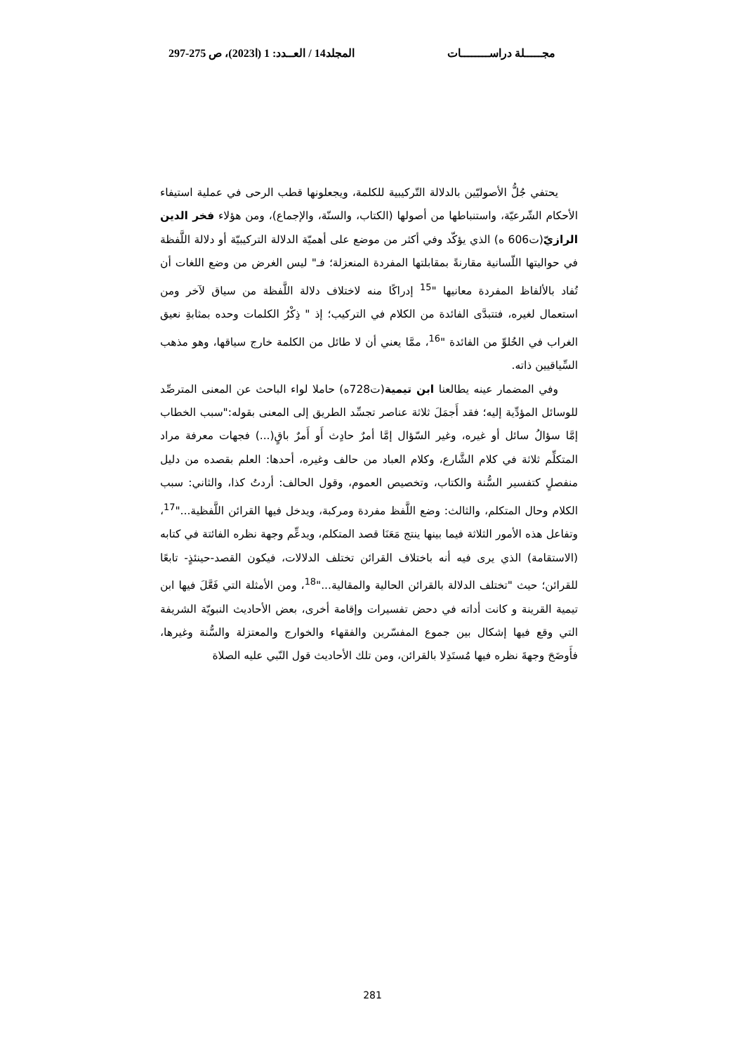مجـــــلة دراســــــــات المجلد14 / العــدد: 1 (ا2023)، ص 275-297
يحتفي جُلُّ الأصوليّين بالدلالة التّركيبية للكلمة، ويجعلونها قطب الرحى في عملية استيفاء الأحكام الشّرعيّة، واستنباطها من أصولها (الكتاب، والسنّة، والإجماع)، ومن هؤلاء فخر الدين الرازيّ(ت606 ه) الذي يؤكّد وفي أكثر من موضع على أهميّة الدلالة التركيبيّة أو دلالة اللَّفظة في حواليتها اللّسانية مقارنةً بمقابلتها المفردة المنعزلة؛ فـ" ليس الغرض من وضع اللغات أن تُفاد بالألفاظ المفردة معانيها "<sup>15</sup> إدراكًا منه لاختلاف دلالة اللَّفظة من سياق لآخر ومن استعمال لغيره، فتتبدَّى الفائدة من الكلام في التركيب؛ إذ " ذِكْرُ الكلمات وحده بمثابةِ نعيق الغراب في الخُلوِّ من الفائدة "<sup>16</sup>، ممَّا يعني أن لا طائل من الكلمة خارج سياقها، وهو مذهب السِّياقيين ذاته.
وفي المضمار عينه يطالعنا ابن تيمية(ت728ه) حاملا لواء الباحث عن المعنى المترصِّد للوسائل المؤدِّية إليه؛ فقد أَجمَلَ ثلاثة عناصر تجسِّد الطريق إلى المعنى بقوله:"سبب الخطاب إمَّا سؤالُ سائل أو غيره، وغير السّؤال إمَّا أمرٌ حادِث أَو أَمرٌ باقٍ(...) فجهات معرفة مراد المتكلِّم ثلاثة في كلام الشَّارع، وكلام العباد من حالف وغيره، أحدها: العلم بقصده من دليل منفصلٍ كتفسير السُّنة والكتاب، وتخصيص العموم، وقول الحالف: أردتُ كذا، والثاني: سبب الكلام وحال المتكلم، والثالث: وضع اللَّفظ مفردة ومركبة، ويدخل فيها القرائن اللَّفظية..."<sup>17</sup>، وتفاعل هذه الأمور الثلاثة فيما بينها ينتج مَعَنَا قصد المتكلم، ويدعِّم وجهة نظره الفائتة في كتابه (الاستقامة) الذي يرى فيه أنه باختلاف القرائن تختلف الدلالات، فيكون القصد-حينئذٍ- تابعًا للقرائن؛ حيث "تختلف الدلالة بالقرائن الحالية والمقالية..."<sup>18</sup>، ومن الأمثلة التي فَعَّلَ فيها ابن تيمية القرينة و كانت أداته في دحض تفسيرات وإقامة أخرى، بعض الأحاديث النبويّة الشريفة التي وقع فيها إشكال بين جموع المفسّرين والفقهاء والخوارج والمعتزلة والسُّنة وغيرها، فأَوضَحَ وجهةَ نظره فيها مُستَدِلا بالقرائن، ومن تلك الأحاديث قول النّبي عليه الصلاة
281